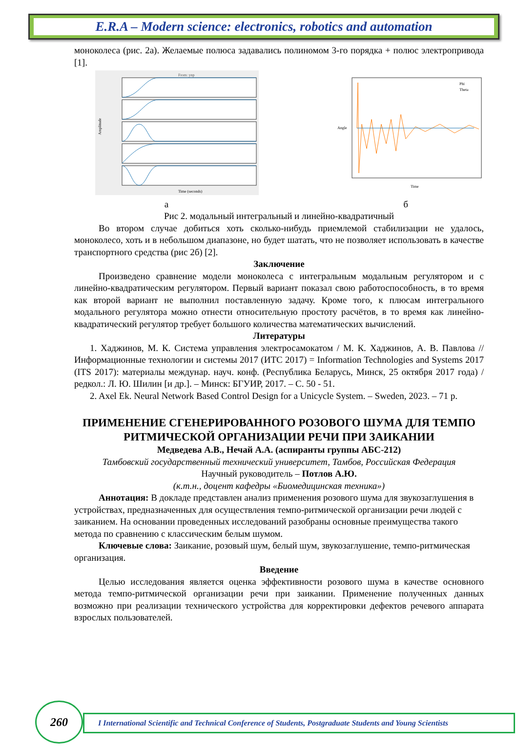E.R.A – Modern science: electronics, robotics and automation
моноколеса (рис. 2а). Желаемые полюса задавались полиномом 3-го порядка + полюс электропривода [1].
From: ynp
Amplitude
Time (seconds)
а
Phi
Theta
Angle
Time
б
Рис 2. модальный интегральный и линейно-квадратичный
Во втором случае добиться хоть сколько-нибудь приемлемой стабилизации не удалось, моноколесо, хоть и в небольшом диапазоне, но будет шатать, что не позволяет использовать в качестве транспортного средства (рис 2б) [2].
Заключение
Произведено сравнение модели моноколеса с интегральным модальным регулятором и с линейно-квадратическим регулятором. Первый вариант показал свою работоспособность, в то время как второй вариант не выполнил поставленную задачу. Кроме того, к плюсам интегрального модального регулятора можно отнести относительную простоту расчётов, в то время как линейно-квадратический регулятор требует большого количества математических вычислений.
Литературы
1. Хаджинов, М. К. Система управления электросамокатом / М. К. Хаджинов, А. В. Павлова // Информационные технологии и системы 2017 (ИТС 2017) = Information Technologies and Systems 2017 (ITS 2017): материалы междунар. науч. конф. (Республика Беларусь, Минск, 25 октября 2017 года) / редкол.: Л. Ю. Шилин [и др.]. – Минск: БГУИР, 2017. – С. 50 - 51.
2. Axel Ek. Neural Network Based Control Design for a Unicycle System. – Sweden, 2023. – 71 p.
ПРИМЕНЕНИЕ СГЕНЕРИРОВАННОГО РОЗОВОГО ШУМА ДЛЯ ТЕМПО РИТМИЧЕСКОЙ ОРГАНИЗАЦИИ РЕЧИ ПРИ ЗАИКАНИИ
Медведева А.В., Нечай А.А. (аспиранты группы АБС-212)
Тамбовский государственный технический университет, Тамбов, Российская Федерация
Научный руководитель – Потлов А.Ю.
(к.т.н., доцент кафедры «Биомедицинская техника»)
Аннотация: В докладе представлен анализ применения розового шума для звукозаглушения в устройствах, предназначенных для осуществления темпо-ритмической организации речи людей с заиканием. На основании проведенных исследований разобраны основные преимущества такого метода по сравнению с классическим белым шумом.
Ключевые слова: Заикание, розовый шум, белый шум, звукозаглушение, темпо-ритмическая организация.
Введение
Целью исследования является оценка эффективности розового шума в качестве основного метода темпо-ритмической организации речи при заикании. Применение полученных данных возможно при реализации технического устройства для корректировки дефектов речевого аппарата взрослых пользователей.
I International Scientific and Technical Conference of Students, Postgraduate Students and Young Scientists
260